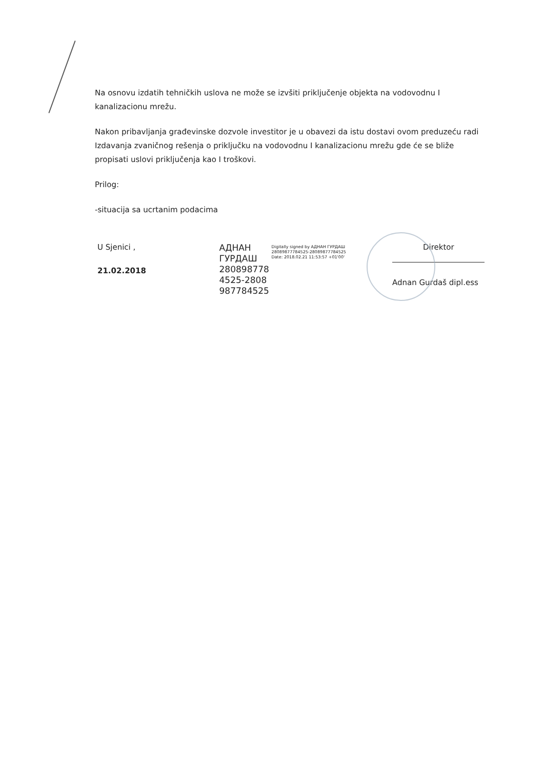Na osnovu izdatih tehničkih uslova ne može se izvšiti priključenje objekta na vodovodnu I kanalizacionu mrežu.
Nakon pribavljanja građevinske dozvole investitor je u obavezi da istu dostavi ovom preduzeću radi Izdavanja zvaničnog rešenja o priključku na vodovodnu I kanalizacionu mrežu gde će se bliže propisati uslovi priključenja kao I troškovi.
Prilog:
-situacija sa ucrtanim podacima
U Sjenici ,
21.02.2018
АДНАН ГУРДАШ 280898778 4525-2808 987784525
Digitally signed by АДНАН ГУРДАШ 28089877784525-28089877784525 Date: 2018.02.21 11:53:57 +01'00'
Direktor
Adnan Gurdaš dipl.ess